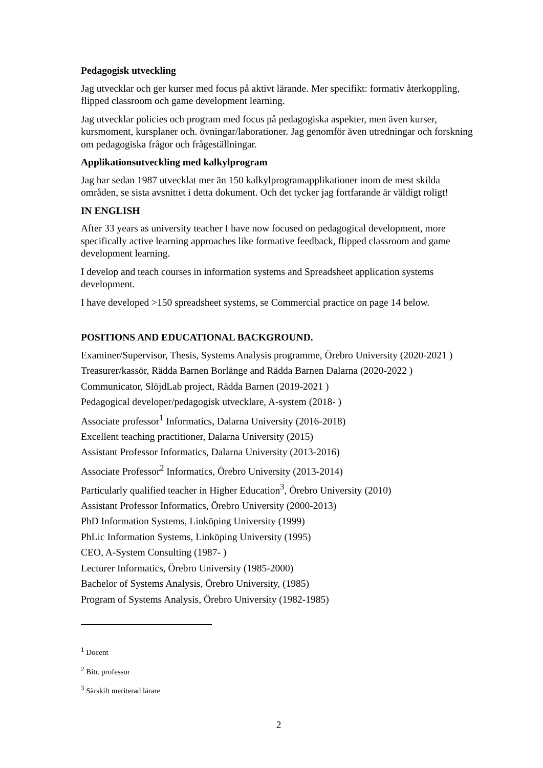Pedagogisk utveckling
Jag utvecklar och ger kurser med focus på aktivt lärande. Mer specifikt: formativ återkoppling, flipped classroom och game development learning.
Jag utvecklar policies och program med focus på pedagogiska aspekter, men även kurser, kursmoment, kursplaner och. övningar/laborationer. Jag genomför även utredningar och forskning om pedagogiska frågor och frågeställningar.
Applikationsutveckling med kalkylprogram
Jag har sedan 1987 utvecklat mer än 150 kalkylprogramapplikationer inom de mest skilda områden, se sista avsnittet i detta dokument. Och det tycker jag fortfarande är väldigt roligt!
IN ENGLISH
After 33 years as university teacher I have now focused on pedagogical development, more specifically active learning approaches like formative feedback, flipped classroom and game development learning.
I develop and teach courses in information systems and Spreadsheet application systems development.
I have developed >150 spreadsheet systems, se Commercial practice on page 14 below.
POSITIONS AND EDUCATIONAL BACKGROUND.
Examiner/Supervisor, Thesis, Systems Analysis programme, Örebro University (2020-2021 )
Treasurer/kassör, Rädda Barnen Borlänge and Rädda Barnen Dalarna (2020-2022 )
Communicator, SlöjdLab project, Rädda Barnen (2019-2021 )
Pedagogical developer/pedagogisk utvecklare, A-system (2018- )
Associate professor<sup>1</sup> Informatics, Dalarna University (2016-2018)
Excellent teaching practitioner, Dalarna University (2015)
Assistant Professor Informatics, Dalarna University (2013-2016)
Associate Professor<sup>2</sup> Informatics, Örebro University (2013-2014)
Particularly qualified teacher in Higher Education<sup>3</sup>, Örebro University (2010)
Assistant Professor Informatics, Örebro University (2000-2013)
PhD Information Systems, Linköping University (1999)
PhLic Information Systems, Linköping University (1995)
CEO, A-System Consulting (1987- )
Lecturer Informatics, Örebro University (1985-2000)
Bachelor of Systems Analysis, Örebro University, (1985)
Program of Systems Analysis, Örebro University (1982-1985)
<sup>1</sup> Docent
<sup>2</sup> Bitr. professor
<sup>3</sup> Särskilt meriterad lärare
2